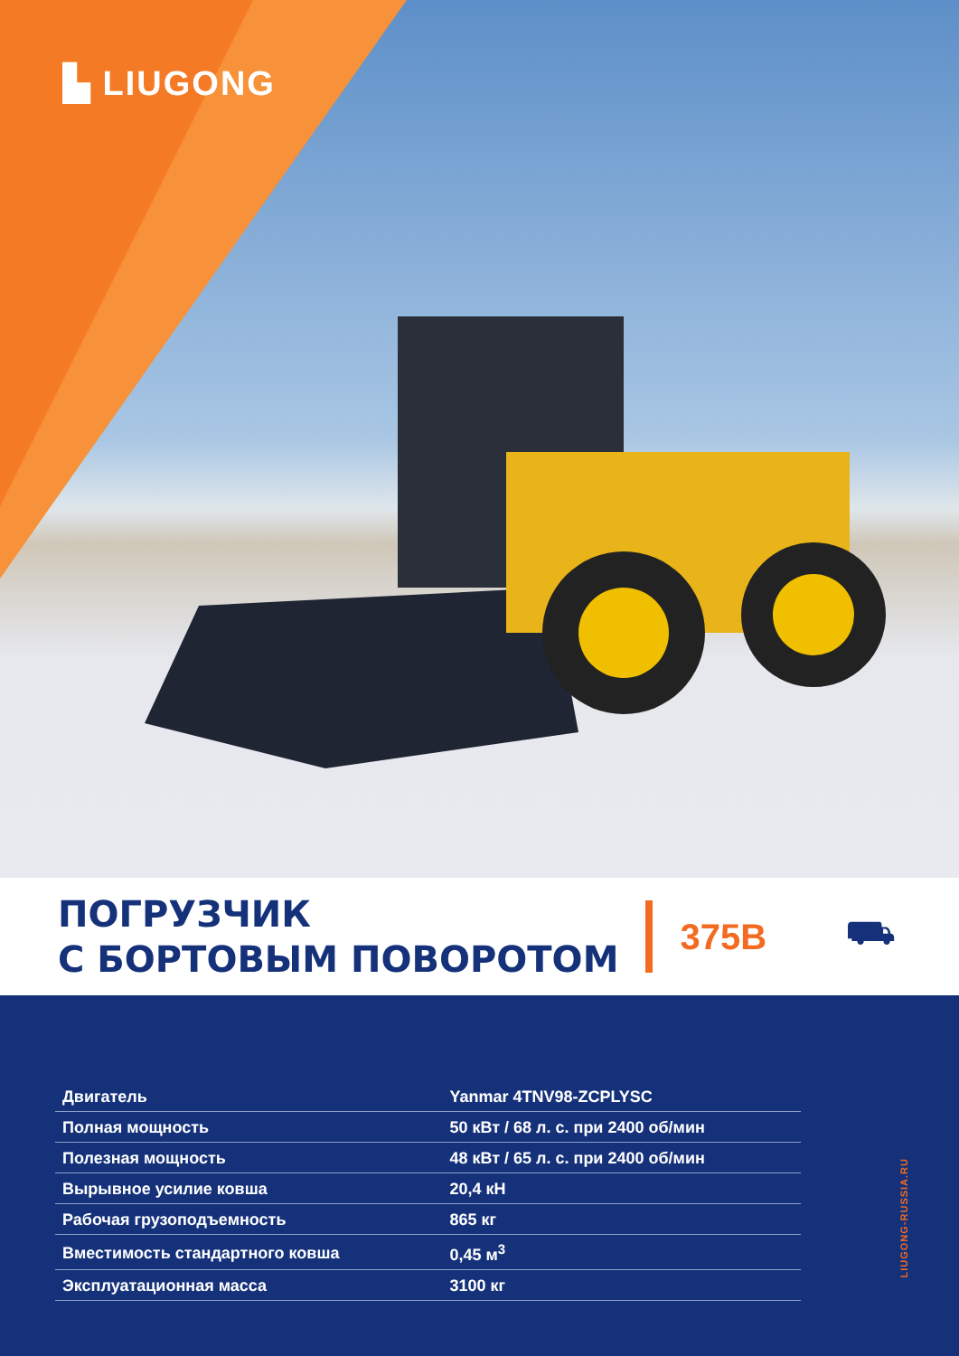▙ LIUGONG
ПОГРУЗЧИК
С БОРТОВЫМ ПОВОРОТОМ
375B ⛟
| Двигатель | Yanmar 4TNV98-ZCPLYSC |
| Полная мощность | 50 кВт / 68 л. с. при 2400 об/мин |
| Полезная мощность | 48 кВт / 65 л. с. при 2400 об/мин |
| Вырывное усилие ковша | 20,4 кН |
| Рабочая грузоподъемность | 865 кг |
| Вместимость стандартного ковша | 0,45 м<sup>3</sup> |
| Эксплуатационная масса | 3100 кг |
LIUGONG-RUSSIA.RU